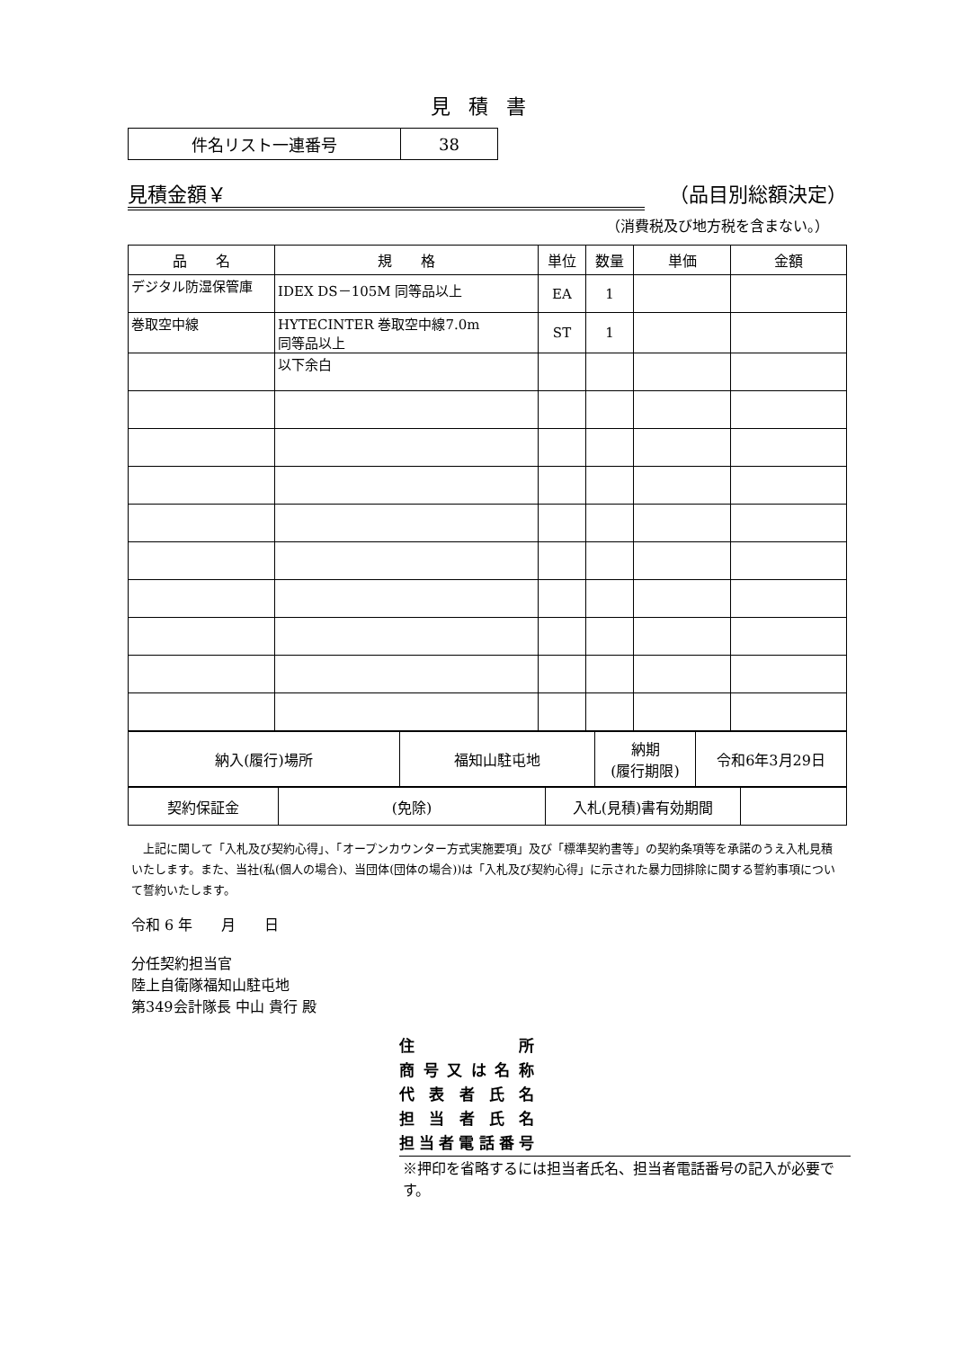見積書
| 件名リスト一連番号 | 38 |
見積金額￥ （品目別総額決定）
（消費税及び地方税を含まない。）
| 品 名 | 規 格 | 単位 | 数量 | 単価 | 金額 |
| --- | --- | --- | --- | --- | --- |
| デジタル防湿保管庫 | IDEX DS－105M 同等品以上 | EA | 1 | | |
| 巻取空中線 | HYTECINTER 巻取空中線7.0m 同等品以上 | ST | 1 | | |
| | 以下余白 | | | | |
| 納入(履行)場所 | 福知山駐屯地 | 納期 (履行期限) | 令和6年3月29日 |
| 契約保証金 | (免除) | 入札(見積)書有効期間 | |
　上記に関して「入札及び契約心得」、「オープンカウンター方式実施要項」及び「標準契約書等」の契約条項等を承諾のうえ入札見積いたします。また、当社(私(個人の場合)、当団体(団体の場合))は「入札及び契約心得」に示された暴力団排除に関する誓約事項について誓約いたします。
令和 6 年　　月　　日
分任契約担当官
陸上自衛隊福知山駐屯地
第349会計隊長 中山 貴行 殿
住所
商号又は名称
代表者氏名
担当者氏名
担当者電話番号
※押印を省略するには担当者氏名、担当者電話番号の記入が必要です。